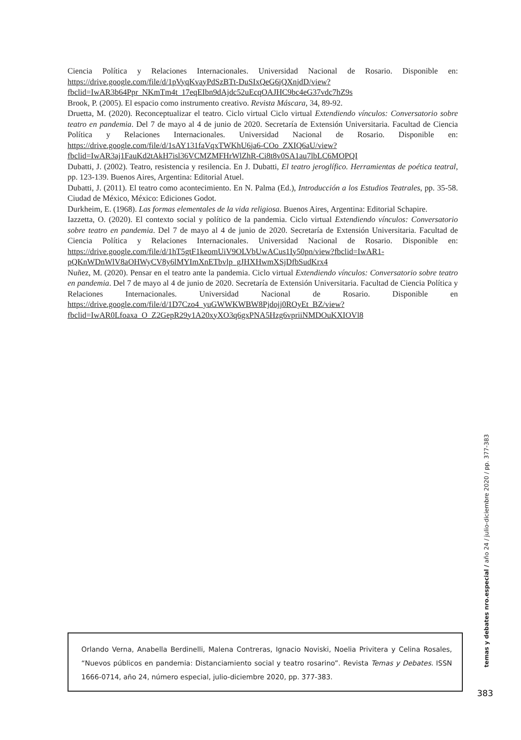Ciencia Política y Relaciones Internacionales. Universidad Nacional de Rosario. Disponible en: https://drive.google.com/file/d/1pVyqKvayPdSzBTt-DuSIxQeG6jQXnjdD/view?fbclid=IwAR3b64Ppr_NKmTm4t_17eqEIbn9dAjdc52uEcqOAJHC9bc4eG37vdc7hZ9s
Brook, P. (2005). El espacio como instrumento creativo. Revista Máscara, 34, 89-92.
Druetta, M. (2020). Reconceptualizar el teatro. Ciclo virtual Ciclo virtual Extendiendo vínculos: Conversatorio sobre teatro en pandemia. Del 7 de mayo al 4 de junio de 2020. Secretaría de Extensión Universitaria. Facultad de Ciencia Política y Relaciones Internacionales. Universidad Nacional de Rosario. Disponible en: https://drive.google.com/file/d/1sAY131faVqxTWKhU6ja6-COo_ZXIQ6aU/view?fbclid=IwAR3aj1FauKd2tAkH7isl36VCMZMFHrWlZhR-Ci8t8v0SA1au7lbLC6MOPQI
Dubatti, J. (2002). Teatro, resistencia y resilencia. En J. Dubatti, El teatro jeroglífico. Herramientas de poética teatral, pp. 123-139. Buenos Aires, Argentina: Editorial Atuel.
Dubatti, J. (2011). El teatro como acontecimiento. En N. Palma (Ed.), Introducción a los Estudios Teatrales, pp. 35-58. Ciudad de México, México: Ediciones Godot.
Durkheim, E. (1968). Las formas elementales de la vida religiosa. Buenos Aires, Argentina: Editorial Schapire.
Iazzetta, O. (2020). El contexto social y político de la pandemia. Ciclo virtual Extendiendo vínculos: Conversatorio sobre teatro en pandemia. Del 7 de mayo al 4 de junio de 2020. Secretaría de Extensión Universitaria. Facultad de Ciencia Política y Relaciones Internacionales. Universidad Nacional de Rosario. Disponible en: https://drive.google.com/file/d/1hT5gtF1keomUiV9OLVbUwACus1Iy50pn/view?fbclid=IwAR1-pQKnWDnWlV8aOHWyCV8y6lMYImXnETbvlp_gJHXHwmXSjDfbSudKrx4
Nuñez, M. (2020). Pensar en el teatro ante la pandemia. Ciclo virtual Extendiendo vínculos: Conversatorio sobre teatro en pandemia. Del 7 de mayo al 4 de junio de 2020. Secretaría de Extensión Universitaria. Facultad de Ciencia Política y Relaciones Internacionales. Universidad Nacional de Rosario. Disponible en https://drive.google.com/file/d/1D7Czo4_yuGWWKWBW8Pjdojj0ROyEt_BZ/view?fbclid=IwAR0Lfoaxa_O_Z2GepR29y1A20xyXO3q6gxPNA5Hzg6vpriiNMDOuKXIOVl8
temas y debates nro.especial / año 24 / julio-diciembre 2020 / pp. 377-383
Orlando Verna, Anabella Berdinelli, Malena Contreras, Ignacio Noviski, Noelia Privitera y Celina Rosales, “Nuevos públicos en pandemia: Distanciamiento social y teatro rosarino”. Revista Temas y Debates. ISSN 1666-0714, año 24, número especial, julio-diciembre 2020, pp. 377-383.
383